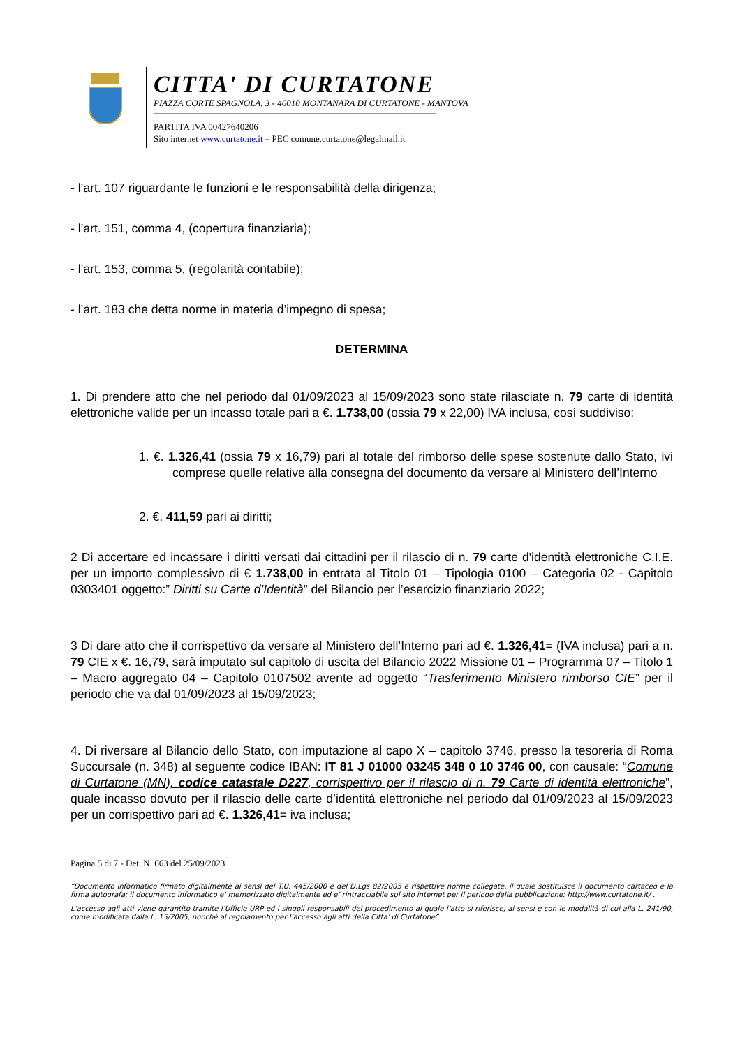CITTA' DI CURTATONE
PIAZZA CORTE SPAGNOLA, 3 - 46010 MONTANARA DI CURTATONE - MANTOVA
PARTITA IVA 00427640206
Sito internet www.curtatone.it – PEC comune.curtatone@legalmail.it
- l’art. 107 riguardante le funzioni e le responsabilità della dirigenza;
- l’art. 151, comma 4, (copertura finanziaria);
- l’art. 153, comma 5, (regolarità contabile);
- l’art. 183 che detta norme in materia d’impegno di spesa;
DETERMINA
1. Di prendere atto che nel periodo dal 01/09/2023 al 15/09/2023 sono state rilasciate n. 79 carte di identità elettroniche valide per un incasso totale pari a €. 1.738,00 (ossia 79 x 22,00) IVA inclusa, così suddiviso:
1. €. 1.326,41 (ossia 79 x 16,79) pari al totale del rimborso delle spese sostenute dallo Stato, ivi comprese quelle relative alla consegna del documento da versare al Ministero dell’Interno
2. €. 411,59 pari ai diritti;
2 Di accertare ed incassare i diritti versati dai cittadini per il rilascio di n. 79 carte d'identità elettroniche C.I.E. per un importo complessivo di € 1.738,00 in entrata al Titolo 01 – Tipologia 0100 – Categoria 02 - Capitolo 0303401 oggetto:” Diritti su Carte d’Identità” del Bilancio per l’esercizio finanziario 2022;
3 Di dare atto che il corrispettivo da versare al Ministero dell’Interno pari ad €. 1.326,41= (IVA inclusa) pari a n. 79 CIE x €. 16,79, sarà imputato sul capitolo di uscita del Bilancio 2022 Missione 01 – Programma 07 – Titolo 1 – Macro aggregato 04 – Capitolo 0107502 avente ad oggetto “Trasferimento Ministero rimborso CIE” per il periodo che va dal 01/09/2023 al 15/09/2023;
4. Di riversare al Bilancio dello Stato, con imputazione al capo X – capitolo 3746, presso la tesoreria di Roma Succursale (n. 348) al seguente codice IBAN: IT 81 J 01000 03245 348 0 10 3746 00, con causale: “Comune di Curtatone (MN), codice catastale D227, corrispettivo per il rilascio di n. 79 Carte di identità elettroniche”, quale incasso dovuto per il rilascio delle carte d’identità elettroniche nel periodo dal 01/09/2023 al 15/09/2023 per un corrispettivo pari ad €. 1.326,41= iva inclusa;
Pagina 5 di 7 - Det. N. 663 del 25/09/2023
“Documento informatico firmato digitalmente ai sensi del T.U. 445/2000 e del D.Lgs 82/2005 e rispettive norme collegate, il quale sostituisce il documento cartaceo e la firma autografa; il documento informatico e’ memorizzato digitalmente ed e’ rintracciabile sul sito internet per il periodo della pubblicazione: http://www.curtatone.it/ .
L’accesso agli atti viene garantito tramite l’Ufficio URP ed i singoli responsabili del procedimento al quale l’atto si riferisce, ai sensi e con le modalità di cui alla L. 241/90, come modificata dalla L. 15/2005, nonché al regolamento per l’accesso agli atti della Citta' di Curtatone”